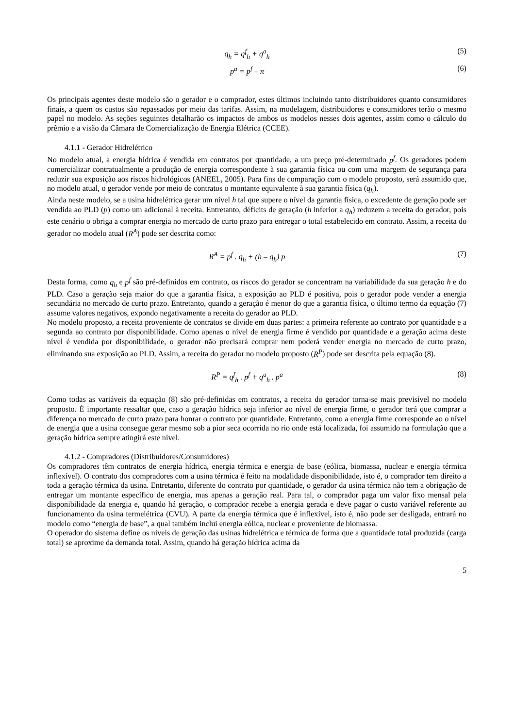q<sub>h</sub> = q<sup>f</sup><sub>h</sub> + q<sup>a</sup><sub>h</sub> (5)
p<sup>a</sup> = p<sup>f</sup> – π (6)
Os principais agentes deste modelo são o gerador e o comprador, estes últimos incluindo tanto distribuidores quanto consumidores finais, a quem os custos são repassados por meio das tarifas. Assim, na modelagem, distribuidores e consumidores terão o mesmo papel no modelo. As seções seguintes detalharão os impactos de ambos os modelos nesses dois agentes, assim como o cálculo do prêmio e a visão da Câmara de Comercialização de Energia Elétrica (CCEE).
4.1.1 - Gerador Hidrelétrico
No modelo atual, a energia hídrica é vendida em contratos por quantidade, a um preço pré-determinado p<sup>f</sup>. Os geradores podem comercializar contratualmente a produção de energia correspondente à sua garantia física ou com uma margem de segurança para reduzir sua exposição aos riscos hidrológicos (ANEEL, 2005). Para fins de comparação com o modelo proposto, será assumido que, no modelo atual, o gerador vende por meio de contratos o montante equivalente à sua garantia física (q<sub>h</sub>).
Ainda neste modelo, se a usina hidrelétrica gerar um nível h tal que supere o nível da garantia física, o excedente de geração pode ser vendida ao PLD (p) como um adicional à receita. Entretanto, déficits de geração (h inferior a q<sub>h</sub>) reduzem a receita do gerador, pois este cenário o obriga a comprar energia no mercado de curto prazo para entregar o total estabelecido em contrato. Assim, a receita do gerador no modelo atual (R<sup>A</sup>) pode ser descrita como:
R<sup>A</sup> = p<sup>f</sup> . q<sub>h</sub> + (h – q<sub>h</sub>) p (7)
Desta forma, como q<sub>h</sub> e p<sup>f</sup> são pré-definidos em contrato, os riscos do gerador se concentram na variabilidade da sua geração h e do PLD. Caso a geração seja maior do que a garantia física, a exposição ao PLD é positiva, pois o gerador pode vender a energia secundária no mercado de curto prazo. Entretanto, quando a geração é menor do que a garantia física, o último termo da equação (7) assume valores negativos, expondo negativamente a receita do gerador ao PLD.
No modelo proposto, a receita proveniente de contratos se divide em duas partes: a primeira referente ao contrato por quantidade e a segunda ao contrato por disponibilidade. Como apenas o nível de energia firme é vendido por quantidade e a geração acima deste nível é vendida por disponibilidade, o gerador não precisará comprar nem poderá vender energia no mercado de curto prazo, eliminando sua exposição ao PLD. Assim, a receita do gerador no modelo proposto (R<sup>P</sup>) pode ser descrita pela equação (8).
R<sup>P</sup> = q<sup>f</sup><sub>h</sub> . p<sup>f</sup> + q<sup>a</sup><sub>h</sub> . p<sup>a</sup> (8)
Como todas as variáveis da equação (8) são pré-definidas em contratos, a receita do gerador torna-se mais previsível no modelo proposto. É importante ressaltar que, caso a geração hídrica seja inferior ao nível de energia firme, o gerador terá que comprar a diferença no mercado de curto prazo para honrar o contrato por quantidade. Entretanto, como a energia firme corresponde ao o nível de energia que a usina consegue gerar mesmo sob a pior seca ocorrida no rio onde está localizada, foi assumido na formulação que a geração hídrica sempre atingirá este nível.
4.1.2 - Compradores (Distribuidores/Consumidores)
Os compradores têm contratos de energia hídrica, energia térmica e energia de base (eólica, biomassa, nuclear e energia térmica inflexível). O contrato dos compradores com a usina térmica é feito na modalidade disponibilidade, isto é, o comprador tem direito a toda a geração térmica da usina. Entretanto, diferente do contrato por quantidade, o gerador da usina térmica não tem a obrigação de entregar um montante específico de energia, mas apenas a geração real. Para tal, o comprador paga um valor fixo mensal pela disponibilidade da energia e, quando há geração, o comprador recebe a energia gerada e deve pagar o custo variável referente ao funcionamento da usina termelétrica (CVU). A parte da energia térmica que é inflexível, isto é, não pode ser desligada, entrará no modelo como “energia de base”, a qual também inclui energia eólica, nuclear e proveniente de biomassa.
O operador do sistema define os níveis de geração das usinas hidrelétrica e térmica de forma que a quantidade total produzida (carga total) se aproxime da demanda total. Assim, quando há geração hídrica acima da
5